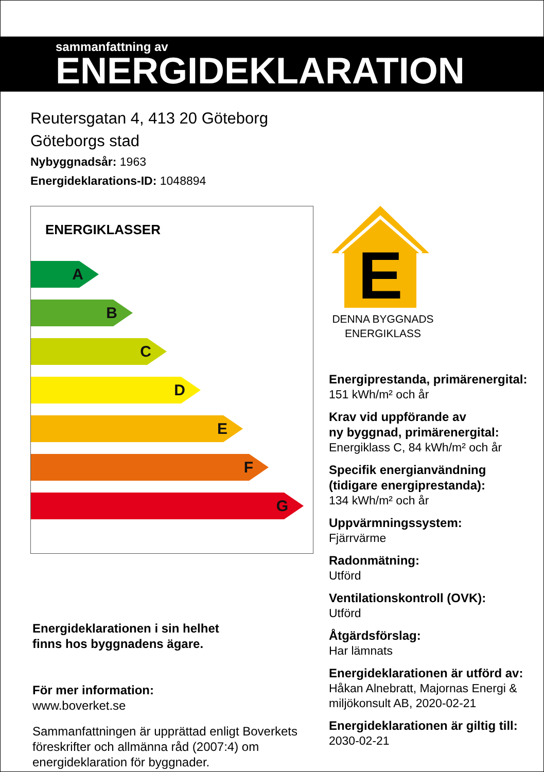sammanfattning av
ENERGIDEKLARATION
Reutersgatan 4, 413 20 Göteborg
Göteborgs stad
Nybyggnadsår: 1963
Energideklarations-ID: 1048894
ENERGIKLASSER
A
B
C
D
E
F
G
Energideklarationen i sin helhet
finns hos byggnadens ägare.
För mer information:
www.boverket.se
Sammanfattningen är upprättad enligt Boverkets föreskrifter och allmänna råd (2007:4) om energideklaration för byggnader.
E
DENNA BYGGNADS ENERGIKLASS
Energiprestanda, primärenergital:
151 kWh/m² och år
Krav vid uppförande av
ny byggnad, primärenergital:
Energiklass C, 84 kWh/m² och år
Specifik energianvändning
(tidigare energiprestanda):
134 kWh/m² och år
Uppvärmningssystem:
Fjärrvärme
Radonmätning:
Utförd
Ventilationskontroll (OVK):
Utförd
Åtgärdsförslag:
Har lämnats
Energideklarationen är utförd av:
Håkan Alnebratt, Majornas Energi & miljökonsult AB, 2020-02-21
Energideklarationen är giltig till:
2030-02-21